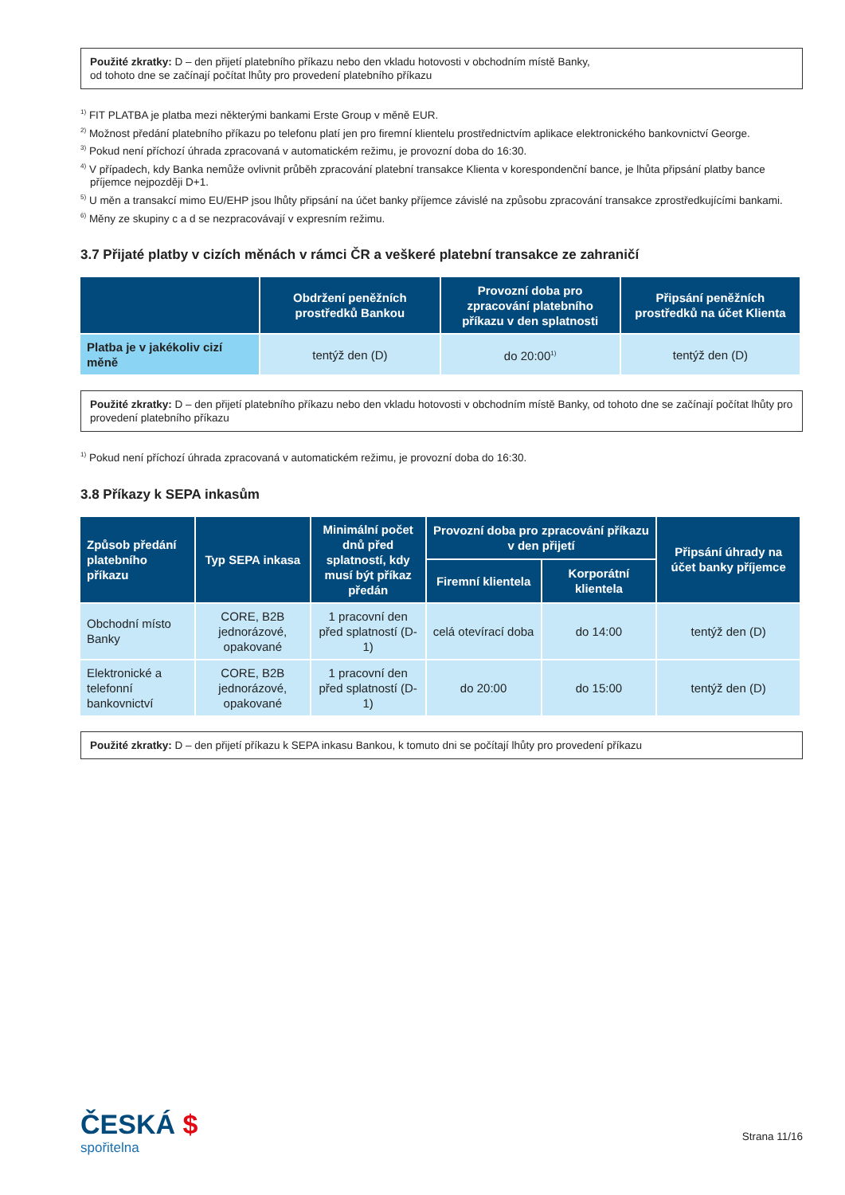Použité zkratky: D – den přijetí platebního příkazu nebo den vkladu hotovosti v obchodním místě Banky,
od tohoto dne se začínají počítat lhůty pro provedení platebního příkazu
<sup>1)</sup> FIT PLATBA je platba mezi některými bankami Erste Group v měně EUR.
<sup>2)</sup> Možnost předání platebního příkazu po telefonu platí jen pro firemní klientelu prostřednictvím aplikace elektronického bankovnictví George.
<sup>3)</sup> Pokud není příchozí úhrada zpracovaná v automatickém režimu, je provozní doba do 16:30.
<sup>4)</sup> V případech, kdy Banka nemůže ovlivnit průběh zpracování platební transakce Klienta v korespondenční bance, je lhůta připsání platby bance příjemce nejpozději D+1.
<sup>5)</sup> U měn a transakcí mimo EU/EHP jsou lhůty připsání na účet banky příjemce závislé na způsobu zpracování transakce zprostředkujícími bankami.
<sup>6)</sup> Měny ze skupiny c a d se nezpracovávají v expresním režimu.
3.7 Přijaté platby v cizích měnách v rámci ČR a veškeré platební transakce ze zahraničí
| | Obdržení peněžních prostředků Bankou | Provozní doba pro zpracování platebního příkazu v den splatnosti | Připsání peněžních prostředků na účet Klienta |
| --- | --- | --- | --- |
| Platba je v jakékoliv cizí měně | tentýž den (D) | do 20:00<sup>1)</sup> | tentýž den (D) |
Použité zkratky: D – den přijetí platebního příkazu nebo den vkladu hotovosti v obchodním místě Banky, od tohoto dne se začínají počítat lhůty pro provedení platebního příkazu
<sup>1)</sup> Pokud není příchozí úhrada zpracovaná v automatickém režimu, je provozní doba do 16:30.
3.8 Příkazy k SEPA inkasům
| Způsob předání platebního příkazu | Typ SEPA inkasa | Minimální počet dnů před splatností, kdy musí být příkaz předán | Provozní doba pro zpracování příkazu v den přijetí | | Připsání úhrady na účet banky příjemce |
| --- | --- | --- | --- | --- | --- |
| | | | Firemní klientela | Korporátní klientela | |
| Obchodní místo Banky | CORE, B2B jednorázové, opakované | 1 pracovní den před splatností (D-1) | celá otevírací doba | do 14:00 | tentýž den (D) |
| Elektronické a telefonní bankovnictví | CORE, B2B jednorázové, opakované | 1 pracovní den před splatností (D-1) | do 20:00 | do 15:00 | tentýž den (D) |
Použité zkratky: D – den přijetí příkazu k SEPA inkasu Bankou, k tomuto dni se počítají lhůty pro provedení příkazu
ČESKÁ $
spořitelna
Strana 11/16